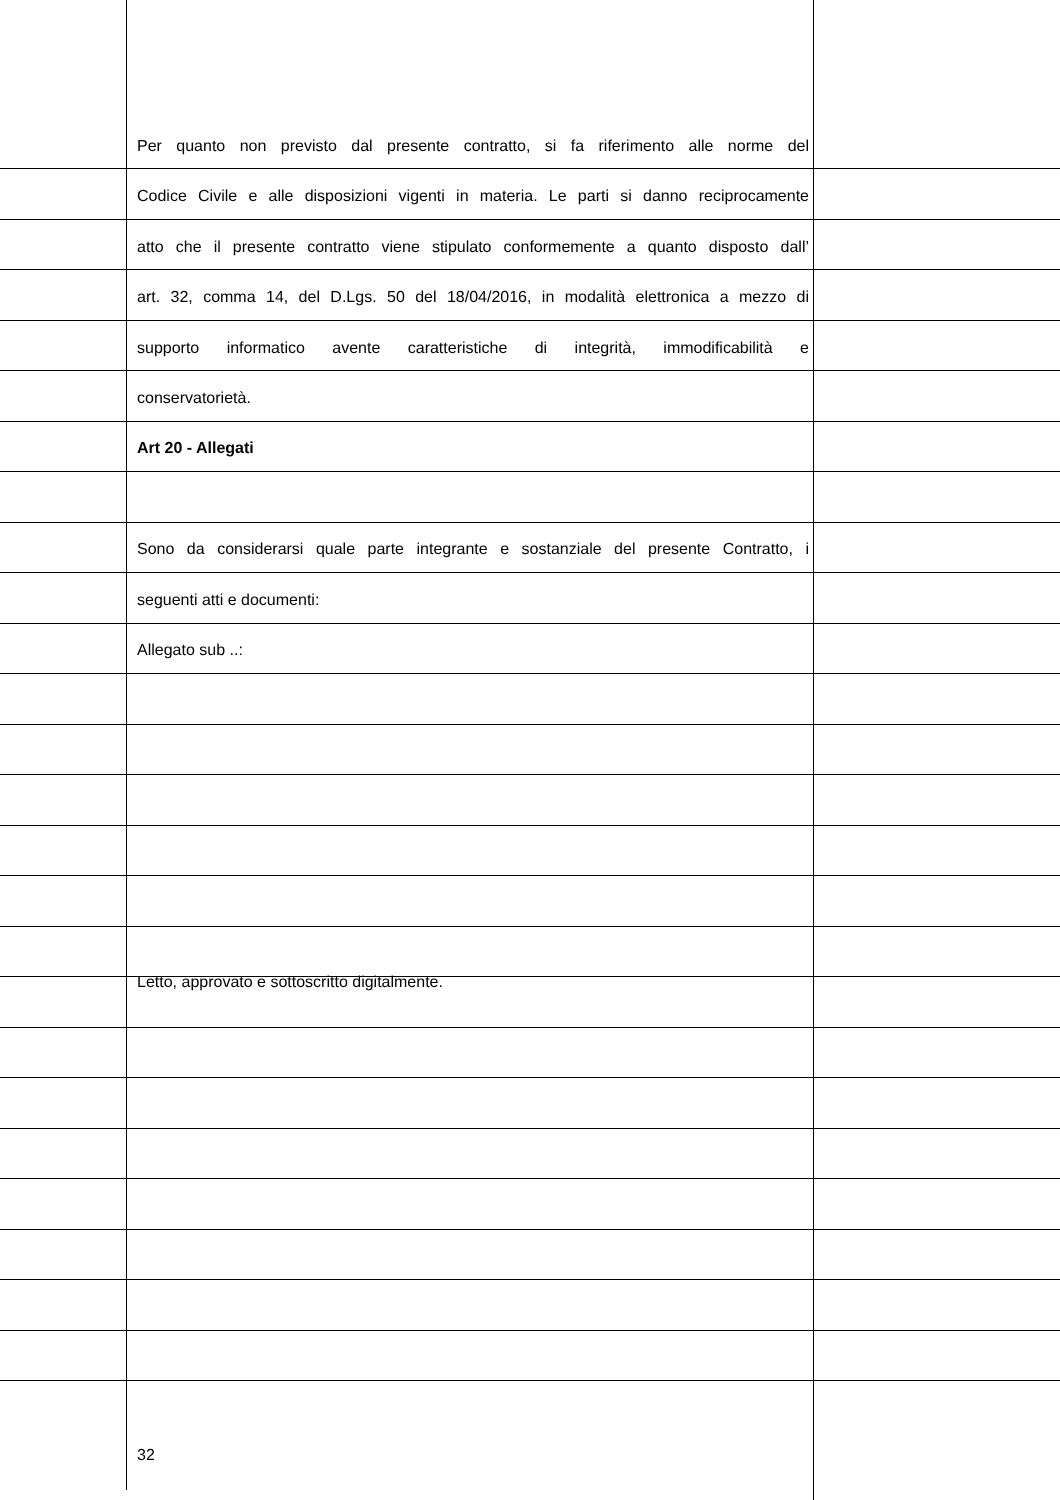Per quanto non previsto dal presente contratto, si fa riferimento alle norme del
Codice Civile e alle disposizioni vigenti in materia. Le parti si danno reciprocamente
atto che il presente contratto viene stipulato conformemente a quanto disposto dall’
art. 32, comma 14, del D.Lgs. 50 del 18/04/2016, in modalità elettronica a mezzo di
supporto informatico avente caratteristiche di integrità, immodificabilità e
conservatorietà.
Art 20 - Allegati
Sono da considerarsi quale parte integrante e sostanziale del presente Contratto, i
seguenti atti e documenti:
Allegato sub ..:
Letto, approvato e sottoscritto digitalmente.
32